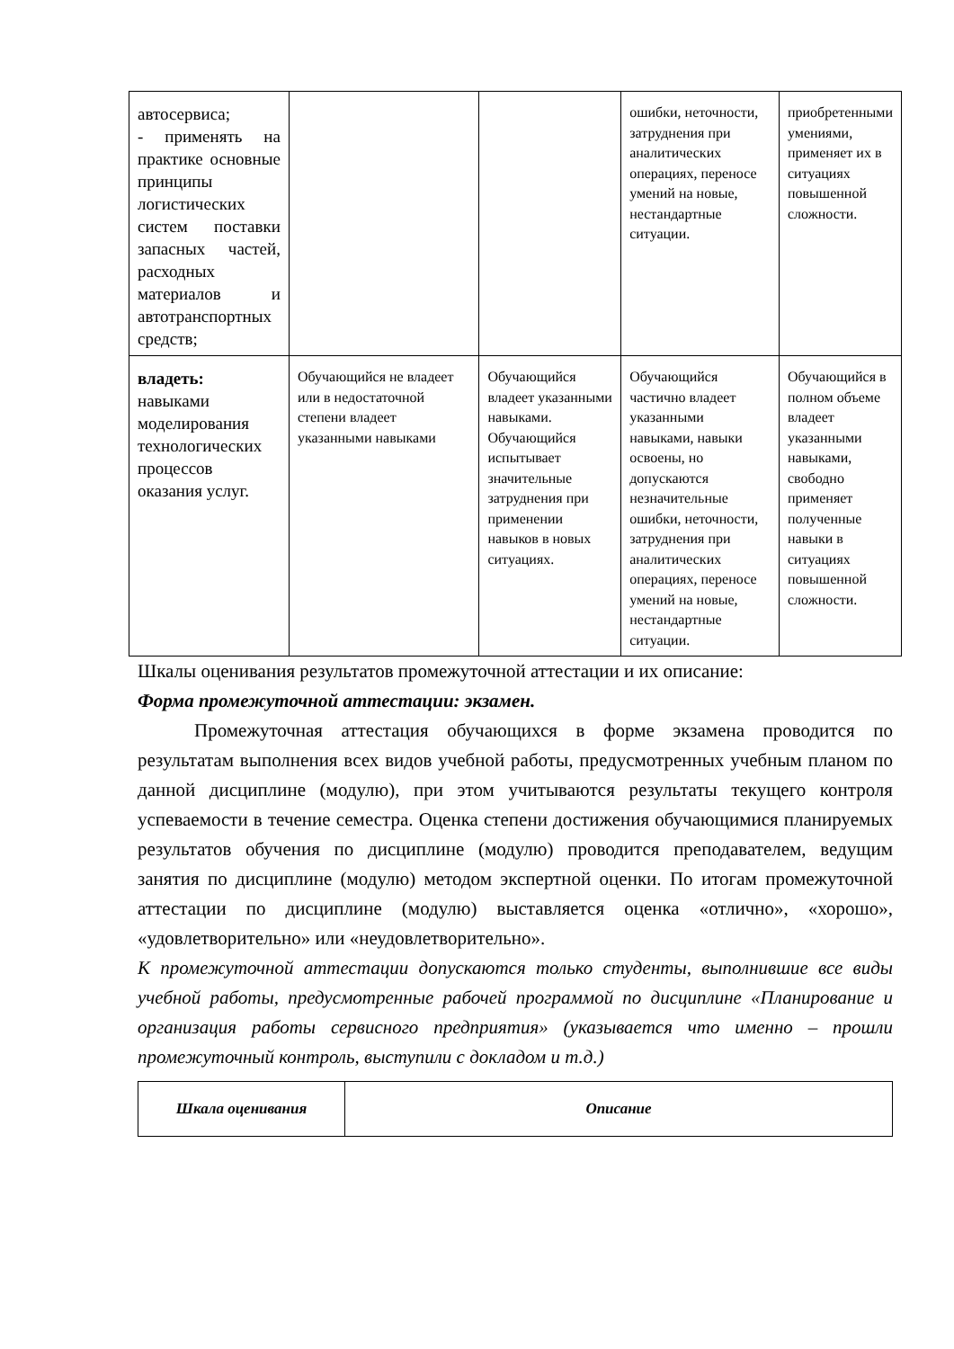| автосервиса; - применять на практике основные принципы логистических систем поставки запасных частей, расходных материалов и автотранспортных средств; | | | ошибки, неточности, затруднения при аналитических операциях, переносе умений на новые, нестандартные ситуации. | приобретенными умениями, применяет их в ситуациях повышенной сложности. |
| владеть: навыками моделирования технологических процессов оказания услуг. | Обучающийся не владеет или в недостаточной степени владеет указанными навыками | Обучающийся владеет указанными навыками. Обучающийся испытывает значительные затруднения при применении навыков в новых ситуациях. | Обучающийся частично владеет указанными навыками, навыки освоены, но допускаются незначительные ошибки, неточности, затруднения при аналитических операциях, переносе умений на новые, нестандартные ситуации. | Обучающийся в полном объеме владеет указанными навыками, свободно применяет полученные навыки в ситуациях повышенной сложности. |
Шкалы оценивания результатов промежуточной аттестации и их описание:
Форма промежуточной аттестации: экзамен.
Промежуточная аттестация обучающихся в форме экзамена проводится по результатам выполнения всех видов учебной работы, предусмотренных учебным планом по данной дисциплине (модулю), при этом учитываются результаты текущего контроля успеваемости в течение семестра. Оценка степени достижения обучающимися планируемых результатов обучения по дисциплине (модулю) проводится преподавателем, ведущим занятия по дисциплине (модулю) методом экспертной оценки. По итогам промежуточной аттестации по дисциплине (модулю) выставляется оценка «отлично», «хорошо», «удовлетворительно» или «неудовлетворительно».
К промежуточной аттестации допускаются только студенты, выполнившие все виды учебной работы, предусмотренные рабочей программой по дисциплине «Планирование и организация работы сервисного предприятия» (указывается что именно – прошли промежуточный контроль, выступили с докладом и т.д.)
| Шкала оценивания | Описание |
| --- | --- |